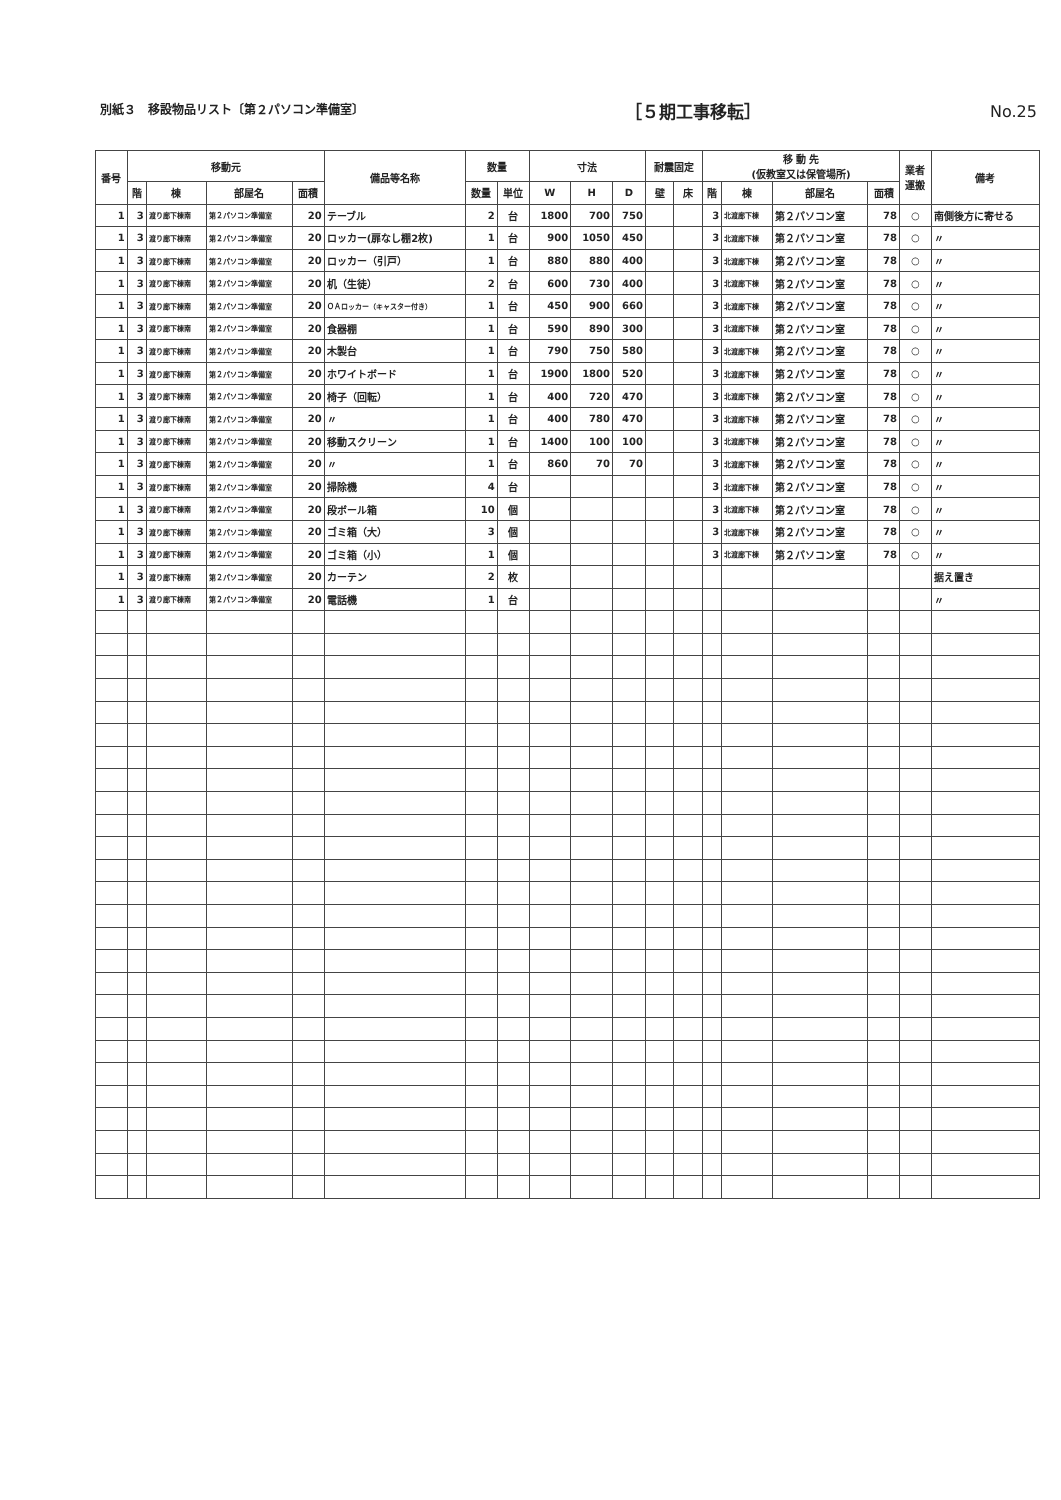別紙３　移設物品リスト〔第２パソコン準備室〕
［５期工事移転］ No.25
| 番号 | 移動元 | | | | 備品等名称 | 数量 | | 寸法 | | | 耐震固定 | | 移 動 先 (仮教室又は保管場所) | | | | 業者 運搬 | 備考 |
| --- | --- | --- | --- | --- | --- | --- | --- | --- | --- | --- | --- | --- | --- | --- | --- | --- | --- | --- |
| | 階 | 棟 | 部屋名 | 面積 | | 数量 | 単位 | W | H | D | 壁 | 床 | 階 | 棟 | 部屋名 | 面積 | | |
| 1 | 3 | 渡り廊下棟南 | 第２パソコン準備室 | 20 | テーブル | 2 | 台 | 1800 | 700 | 750 | | | 3 | 北渡廊下棟 | 第２パソコン室 | 78 | ○ | 南側後方に寄せる |
| 1 | 3 | 渡り廊下棟南 | 第２パソコン準備室 | 20 | ロッカー(扉なし棚2枚) | 1 | 台 | 900 | 1050 | 450 | | | 3 | 北渡廊下棟 | 第２パソコン室 | 78 | ○ | 〃 |
| 1 | 3 | 渡り廊下棟南 | 第２パソコン準備室 | 20 | ロッカー（引戸） | 1 | 台 | 880 | 880 | 400 | | | 3 | 北渡廊下棟 | 第２パソコン室 | 78 | ○ | 〃 |
| 1 | 3 | 渡り廊下棟南 | 第２パソコン準備室 | 20 | 机（生徒） | 2 | 台 | 600 | 730 | 400 | | | 3 | 北渡廊下棟 | 第２パソコン室 | 78 | ○ | 〃 |
| 1 | 3 | 渡り廊下棟南 | 第２パソコン準備室 | 20 | ＯＡロッカー（キャスター付き） | 1 | 台 | 450 | 900 | 660 | | | 3 | 北渡廊下棟 | 第２パソコン室 | 78 | ○ | 〃 |
| 1 | 3 | 渡り廊下棟南 | 第２パソコン準備室 | 20 | 食器棚 | 1 | 台 | 590 | 890 | 300 | | | 3 | 北渡廊下棟 | 第２パソコン室 | 78 | ○ | 〃 |
| 1 | 3 | 渡り廊下棟南 | 第２パソコン準備室 | 20 | 木製台 | 1 | 台 | 790 | 750 | 580 | | | 3 | 北渡廊下棟 | 第２パソコン室 | 78 | ○ | 〃 |
| 1 | 3 | 渡り廊下棟南 | 第２パソコン準備室 | 20 | ホワイトボード | 1 | 台 | 1900 | 1800 | 520 | | | 3 | 北渡廊下棟 | 第２パソコン室 | 78 | ○ | 〃 |
| 1 | 3 | 渡り廊下棟南 | 第２パソコン準備室 | 20 | 椅子（回転） | 1 | 台 | 400 | 720 | 470 | | | 3 | 北渡廊下棟 | 第２パソコン室 | 78 | ○ | 〃 |
| 1 | 3 | 渡り廊下棟南 | 第２パソコン準備室 | 20 | 〃 | 1 | 台 | 400 | 780 | 470 | | | 3 | 北渡廊下棟 | 第２パソコン室 | 78 | ○ | 〃 |
| 1 | 3 | 渡り廊下棟南 | 第２パソコン準備室 | 20 | 移動スクリーン | 1 | 台 | 1400 | 100 | 100 | | | 3 | 北渡廊下棟 | 第２パソコン室 | 78 | ○ | 〃 |
| 1 | 3 | 渡り廊下棟南 | 第２パソコン準備室 | 20 | 〃 | 1 | 台 | 860 | 70 | 70 | | | 3 | 北渡廊下棟 | 第２パソコン室 | 78 | ○ | 〃 |
| 1 | 3 | 渡り廊下棟南 | 第２パソコン準備室 | 20 | 掃除機 | 4 | 台 | | | | | | 3 | 北渡廊下棟 | 第２パソコン室 | 78 | ○ | 〃 |
| 1 | 3 | 渡り廊下棟南 | 第２パソコン準備室 | 20 | 段ボール箱 | 10 | 個 | | | | | | 3 | 北渡廊下棟 | 第２パソコン室 | 78 | ○ | 〃 |
| 1 | 3 | 渡り廊下棟南 | 第２パソコン準備室 | 20 | ゴミ箱（大） | 3 | 個 | | | | | | 3 | 北渡廊下棟 | 第２パソコン室 | 78 | ○ | 〃 |
| 1 | 3 | 渡り廊下棟南 | 第２パソコン準備室 | 20 | ゴミ箱（小） | 1 | 個 | | | | | | 3 | 北渡廊下棟 | 第２パソコン室 | 78 | ○ | 〃 |
| 1 | 3 | 渡り廊下棟南 | 第２パソコン準備室 | 20 | カーテン | 2 | 枚 | | | | | | | | | | | 据え置き |
| 1 | 3 | 渡り廊下棟南 | 第２パソコン準備室 | 20 | 電話機 | 1 | 台 | | | | | | | | | | | 〃 |